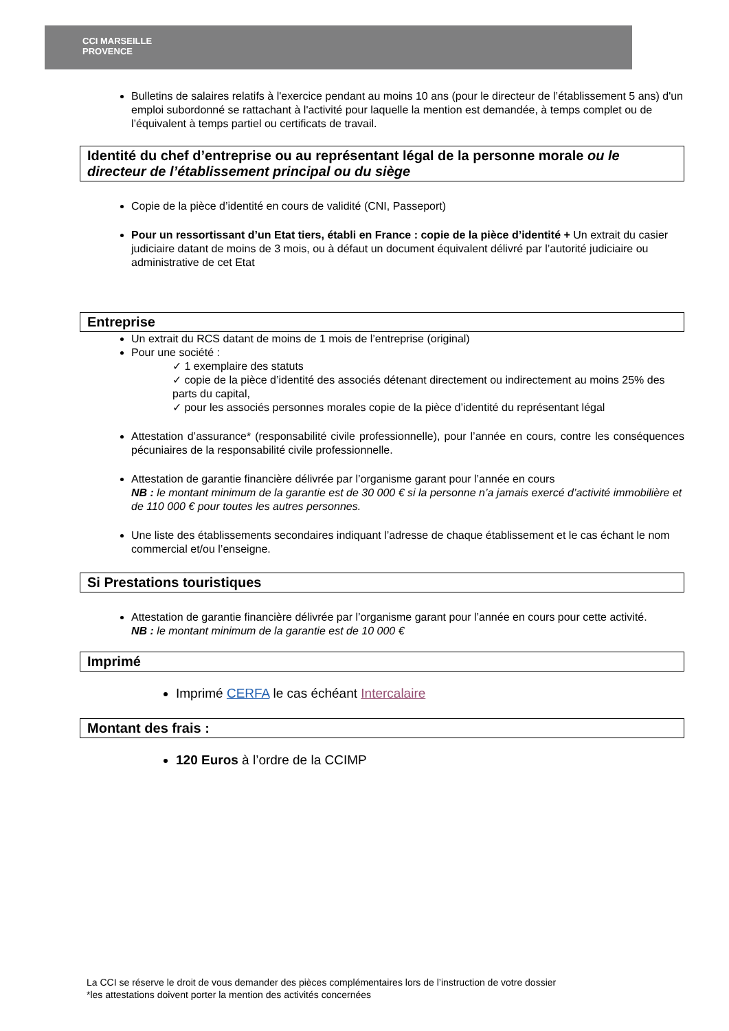CCI MARSEILLE
PROVENCE
Bulletins de salaires relatifs à l'exercice pendant au moins 10 ans (pour le directeur de l’établissement 5 ans) d'un emploi subordonné se rattachant à l'activité pour laquelle la mention est demandée, à temps complet ou de l’équivalent à temps partiel ou certificats de travail.
Identité du chef d’entreprise ou au représentant légal de la personne morale ou le directeur de l’établissement principal ou du siège
Copie de la pièce d’identité en cours de validité (CNI, Passeport)
Pour un ressortissant d’un Etat tiers, établi en France : copie de la pièce d’identité + Un extrait du casier judiciaire datant de moins de 3 mois, ou à défaut un document équivalent délivré par l’autorité judiciaire ou administrative de cet Etat
Entreprise
Un extrait du RCS datant de moins de 1 mois de l’entreprise (original)
Pour une société :
✓ 1 exemplaire des statuts
✓ copie de la pièce d’identité des associés détenant directement ou indirectement au moins 25% des parts du capital,
✓ pour les associés personnes morales copie de la pièce d’identité du représentant légal
Attestation d’assurance* (responsabilité civile professionnelle), pour l’année en cours, contre les conséquences pécuniaires de la responsabilité civile professionnelle.
Attestation de garantie financière délivrée par l’organisme garant pour l’année en cours
NB : le montant minimum de la garantie est de 30 000 € si la personne n’a jamais exercé d’activité immobilière et de 110 000 € pour toutes les autres personnes.
Une liste des établissements secondaires indiquant l’adresse de chaque établissement et le cas échant le nom commercial et/ou l’enseigne.
Si Prestations touristiques
Attestation de garantie financière délivrée par l’organisme garant pour l’année en cours pour cette activité.
NB : le montant minimum de la garantie est de 10 000 €
Imprimé
Imprimé CERFA le cas échéant Intercalaire
Montant des frais :
120 Euros à l’ordre de la CCIMP
La CCI se réserve le droit de vous demander des pièces complémentaires lors de l’instruction de votre dossier
*les attestations doivent porter la mention des activités concernées